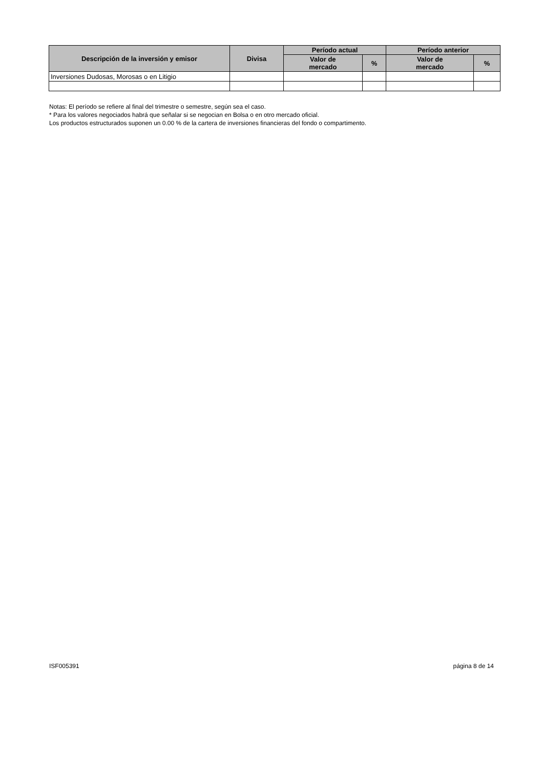| Descripción de la inversión y emisor | Divisa | Período actual | | Período anterior | |
| --- | --- | --- | --- | --- | --- |
| | | Valor de mercado | % | Valor de mercado | % |
| Inversiones Dudosas, Morosas o en Litigio | | | | | |
Notas: El período se refiere al final del trimestre o semestre, según sea el caso.
* Para los valores negociados habrá que señalar si se negocian en Bolsa o en otro mercado oficial.
Los productos estructurados suponen un 0.00 % de la cartera de inversiones financieras del fondo o compartimento.
ISF005391 página 8 de 14